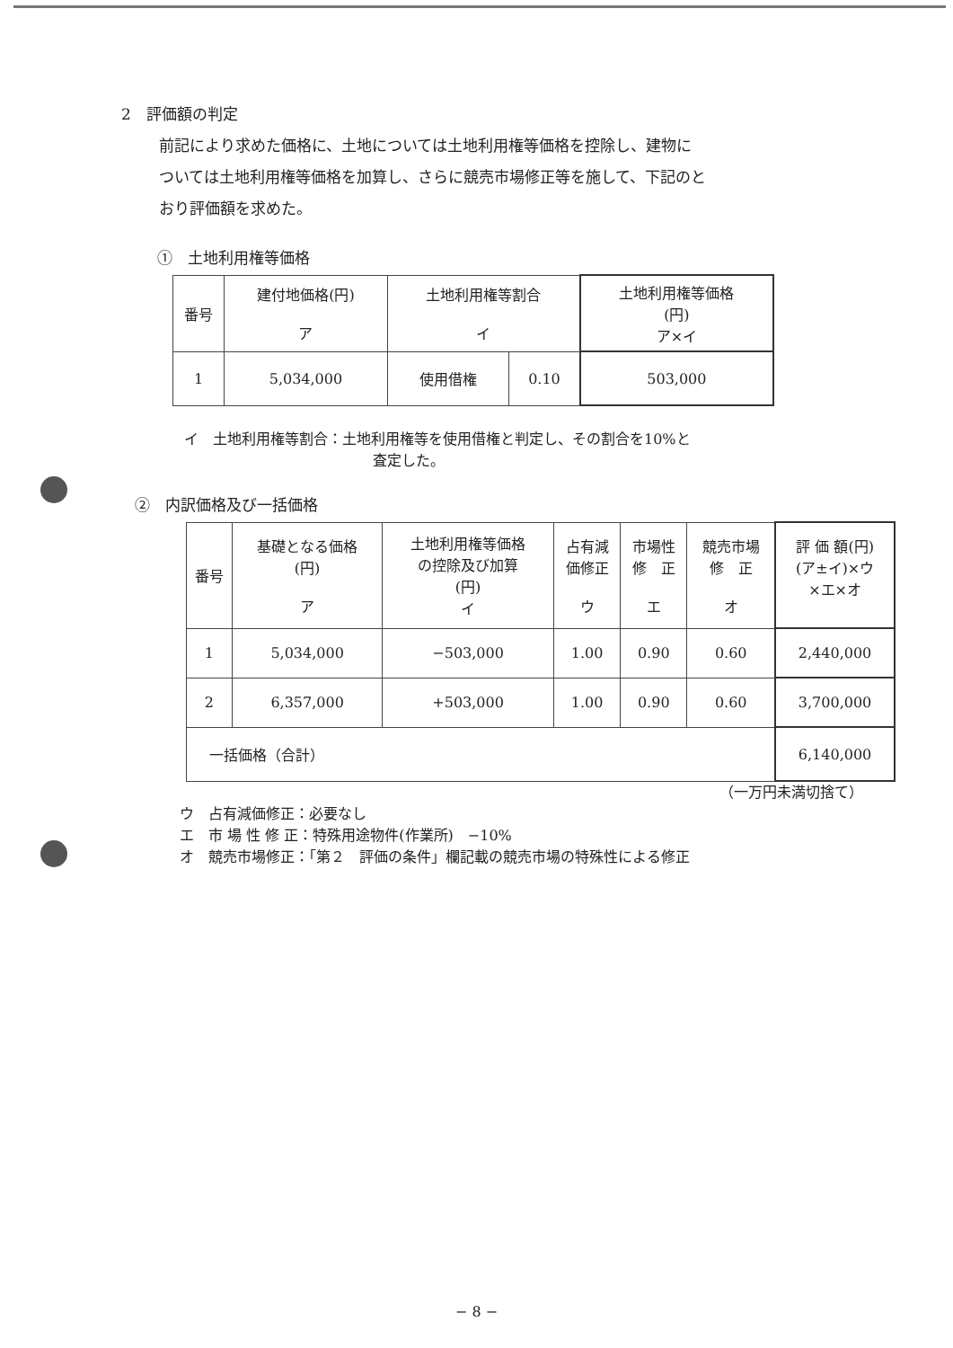2　評価額の判定
前記により求めた価格に、土地については土地利用権等価格を控除し、建物に
ついては土地利用権等価格を加算し、さらに競売市場修正等を施して、下記のと
おり評価額を求めた。
①　土地利用権等価格
| 番号 | 建付地価格(円) ア | 土地利用権等割合 イ | | 土地利用権等価格 (円) ア×イ |
| --- | --- | --- | --- | --- |
| 1 | 5,034,000 | 使用借権 | 0.10 | 503,000 |
イ　土地利用権等割合：土地利用権等を使用借権と判定し、その割合を10%と
査定した。
②　内訳価格及び一括価格
| 番号 | 基礎となる価格 (円) ア | 土地利用権等価格 の控除及び加算 (円) イ | 占有減 価修正 ウ | 市場性 修 正 エ | 競売市場 修 正 オ | 評 価 額(円) (ア±イ)×ウ ×エ×オ |
| --- | --- | --- | --- | --- | --- | --- |
| 1 | 5,034,000 | −503,000 | 1.00 | 0.90 | 0.60 | 2,440,000 |
| 2 | 6,357,000 | +503,000 | 1.00 | 0.90 | 0.60 | 3,700,000 |
| 一括価格（合計） | | | | | | 6,140,000 |
（一万円未満切捨て）
ウ　占有減価修正：必要なし
エ　市 場 性 修 正：特殊用途物件(作業所)　−10%
オ　競売市場修正：「第２　評価の条件」欄記載の競売市場の特殊性による修正
− 8 −